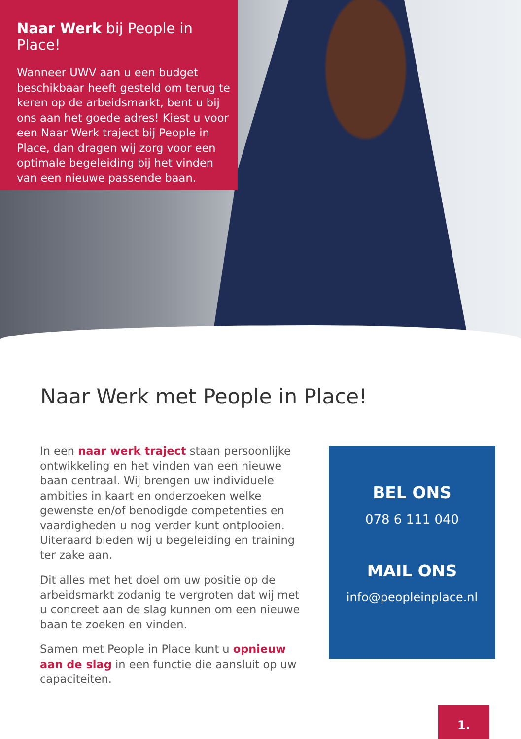Naar Werk bij People in Place!
Wanneer UWV aan u een budget beschikbaar heeft gesteld om terug te keren op de arbeidsmarkt, bent u bij ons aan het goede adres! Kiest u voor een Naar Werk traject bij People in Place, dan dragen wij zorg voor een optimale begeleiding bij het vinden van een nieuwe passende baan.
Naar Werk met People in Place!
In een naar werk traject staan persoonlijke ontwikkeling en het vinden van een nieuwe baan centraal. Wij brengen uw individuele ambities in kaart en onderzoeken welke gewenste en/of benodigde competenties en vaardigheden u nog verder kunt ontplooien. Uiteraard bieden wij u begeleiding en training ter zake aan.
Dit alles met het doel om uw positie op de arbeidsmarkt zodanig te vergroten dat wij met u concreet aan de slag kunnen om een nieuwe baan te zoeken en vinden.
Samen met People in Place kunt u opnieuw aan de slag in een functie die aansluit op uw capaciteiten.
BEL ONS
078 6 111 040
MAIL ONS
info@peopleinplace.nl
1.